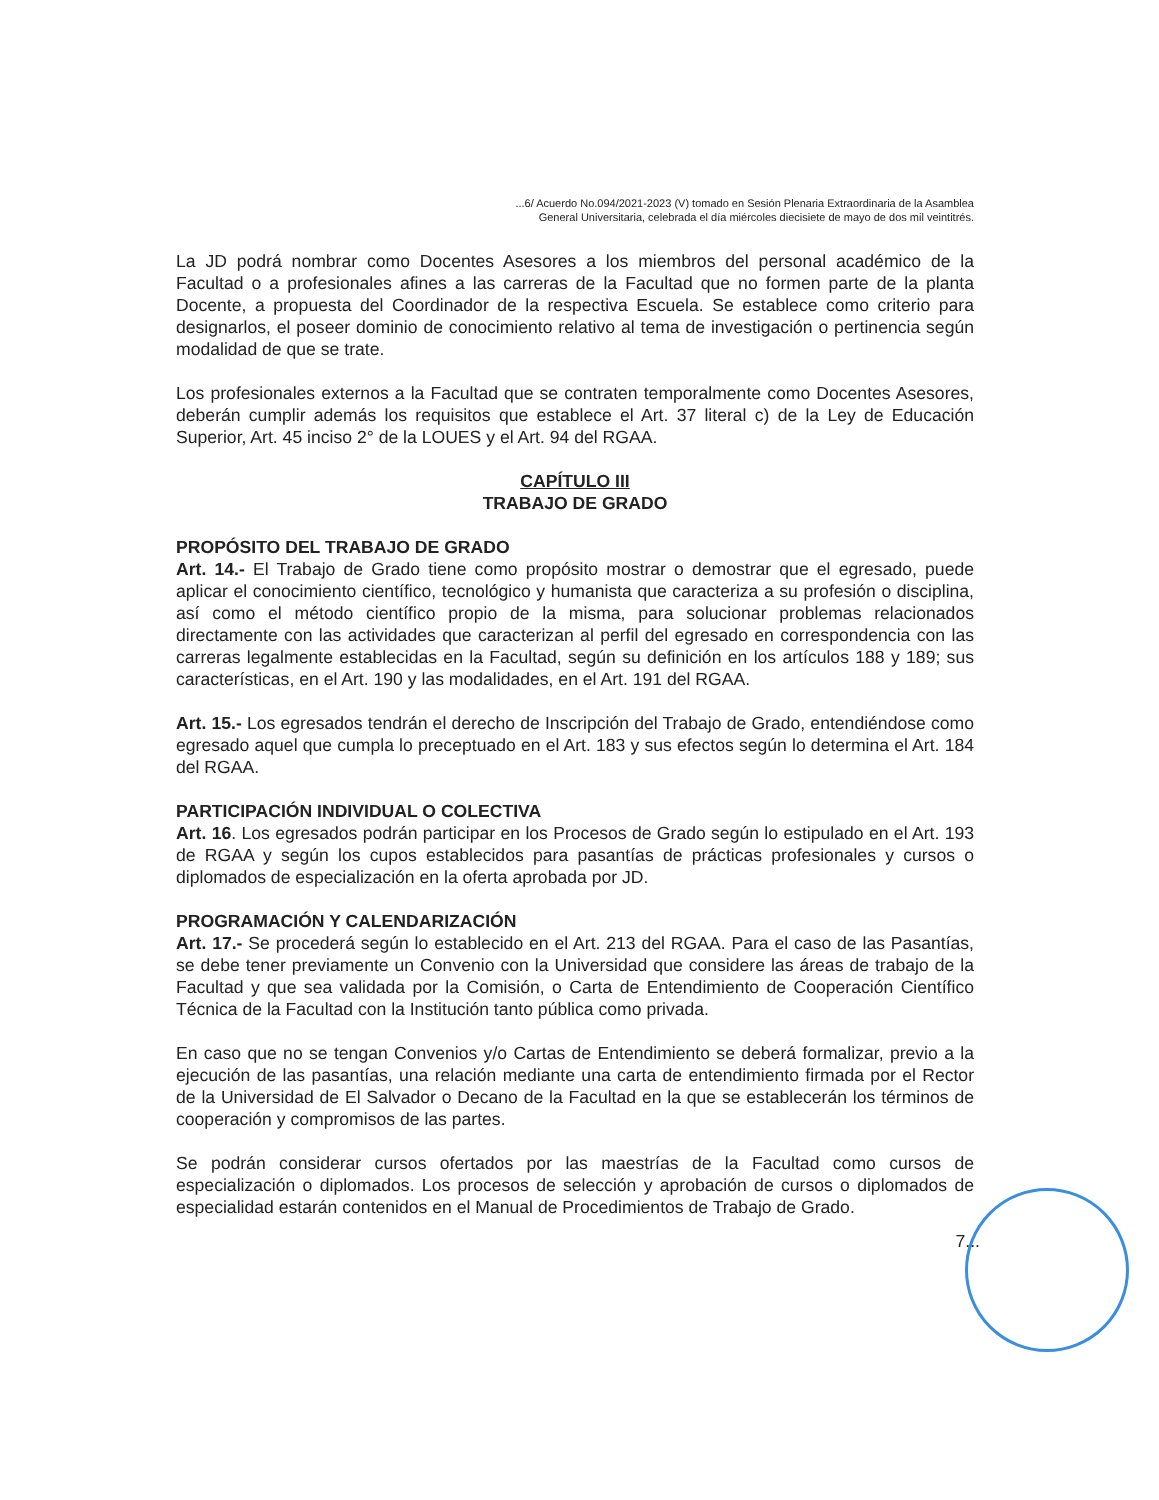...6/ Acuerdo No.094/2021-2023 (V) tomado en Sesión Plenaria Extraordinaria de la Asamblea
General Universitaria, celebrada el día miércoles diecisiete de mayo de dos mil veintitrés.
La JD podrá nombrar como Docentes Asesores a los miembros del personal académico de la Facultad o a profesionales afines a las carreras de la Facultad que no formen parte de la planta Docente, a propuesta del Coordinador de la respectiva Escuela. Se establece como criterio para designarlos, el poseer dominio de conocimiento relativo al tema de investigación o pertinencia según modalidad de que se trate.
Los profesionales externos a la Facultad que se contraten temporalmente como Docentes Asesores, deberán cumplir además los requisitos que establece el Art. 37 literal c) de la Ley de Educación Superior, Art. 45 inciso 2° de la LOUES y el Art. 94 del RGAA.
CAPÍTULO III
TRABAJO DE GRADO
PROPÓSITO DEL TRABAJO DE GRADO
Art. 14.- El Trabajo de Grado tiene como propósito mostrar o demostrar que el egresado, puede aplicar el conocimiento científico, tecnológico y humanista que caracteriza a su profesión o disciplina, así como el método científico propio de la misma, para solucionar problemas relacionados directamente con las actividades que caracterizan al perfil del egresado en correspondencia con las carreras legalmente establecidas en la Facultad, según su definición en los artículos 188 y 189; sus características, en el Art. 190 y las modalidades, en el Art. 191 del RGAA.
Art. 15.- Los egresados tendrán el derecho de Inscripción del Trabajo de Grado, entendiéndose como egresado aquel que cumpla lo preceptuado en el Art. 183 y sus efectos según lo determina el Art. 184 del RGAA.
PARTICIPACIÓN INDIVIDUAL O COLECTIVA
Art. 16. Los egresados podrán participar en los Procesos de Grado según lo estipulado en el Art. 193 de RGAA y según los cupos establecidos para pasantías de prácticas profesionales y cursos o diplomados de especialización en la oferta aprobada por JD.
PROGRAMACIÓN Y CALENDARIZACIÓN
Art. 17.- Se procederá según lo establecido en el Art. 213 del RGAA. Para el caso de las Pasantías, se debe tener previamente un Convenio con la Universidad que considere las áreas de trabajo de la Facultad y que sea validada por la Comisión, o Carta de Entendimiento de Cooperación Científico Técnica de la Facultad con la Institución tanto pública como privada.
En caso que no se tengan Convenios y/o Cartas de Entendimiento se deberá formalizar, previo a la ejecución de las pasantías, una relación mediante una carta de entendimiento firmada por el Rector de la Universidad de El Salvador o Decano de la Facultad en la que se establecerán los términos de cooperación y compromisos de las partes.
Se podrán considerar cursos ofertados por las maestrías de la Facultad como cursos de especialización o diplomados. Los procesos de selección y aprobación de cursos o diplomados de especialidad estarán contenidos en el Manual de Procedimientos de Trabajo de Grado.
7...